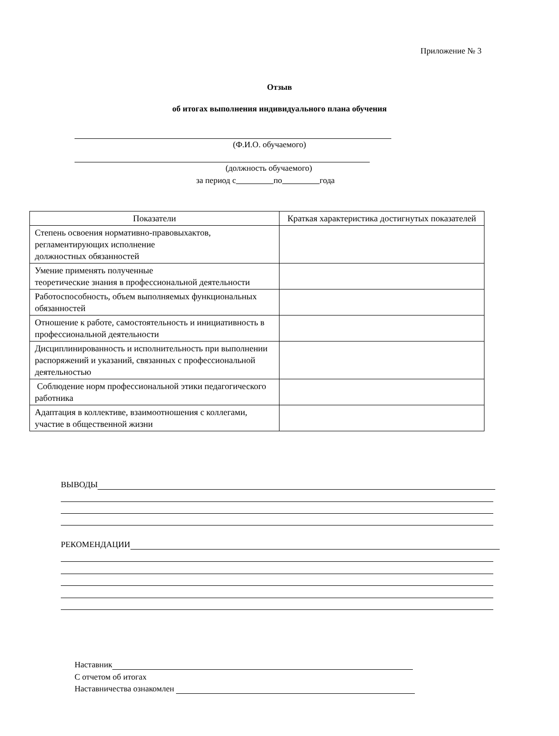Приложение № 3
Отзыв
об итогах выполнения индивидуального плана обучения
(Ф.И.О. обучаемого)
(должность обучаемого)
за период с по года
| Показатели | Краткая характеристика достигнутых показателей |
| --- | --- |
| Степень освоения нормативно-правовыхактов, регламентирующих исполнение должностных обязанностей | |
| Умение применять полученные теоретические знания в профессиональной деятельности | |
| Работоспособность, объем выполняемых функциональных обязанностей | |
| Отношение к работе, самостоятельность и инициативность в профессиональной деятельности | |
| Дисциплинированность и исполнительность при выполнении распоряжений и указаний, связанных с профессиональной деятельностью | |
| Соблюдение норм профессиональной этики педагогического работника | |
| Адаптация в коллективе, взаимоотношения с коллегами, участие в общественной жизни | |
ВЫВОДЫ
РЕКОМЕНДАЦИИ
Наставник
С отчетом об итогах
Наставничества ознакомлен